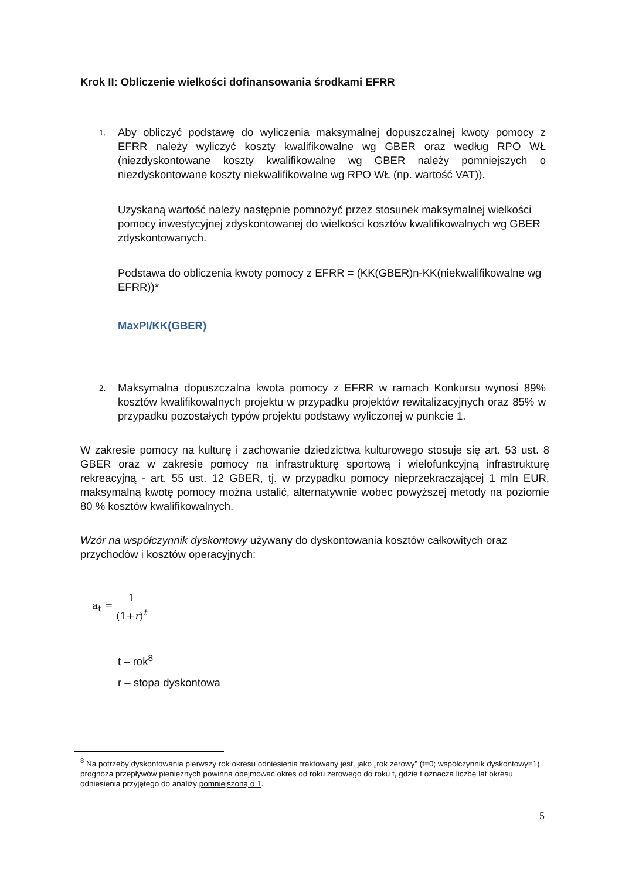Krok II: Obliczenie wielkości dofinansowania środkami EFRR
1.
Aby obliczyć podstawę do wyliczenia maksymalnej dopuszczalnej kwoty pomocy z EFRR należy wyliczyć koszty kwalifikowalne wg GBER oraz według RPO WŁ (niezdyskontowane koszty kwalifikowalne wg GBER należy pomniejszych o niezdyskontowane koszty niekwalifikowalne wg RPO WŁ (np. wartość VAT)).
Uzyskaną wartość należy następnie pomnożyć przez stosunek maksymalnej wielkości pomocy inwestycyjnej zdyskontowanej do wielkości kosztów kwalifikowalnych wg GBER zdyskontowanych.
Podstawa do obliczenia kwoty pomocy z EFRR = (KK(GBER)n-KK(niekwalifikowalne wg EFRR))*
MaxPI/KK(GBER)
2.
Maksymalna dopuszczalna kwota pomocy z EFRR w ramach Konkursu wynosi 89% kosztów kwalifikowalnych projektu w przypadku projektów rewitalizacyjnych oraz 85% w przypadku pozostałych typów projektu podstawy wyliczonej w punkcie 1.
W zakresie pomocy na kulturę i zachowanie dziedzictwa kulturowego stosuje się art. 53 ust. 8 GBER oraz w zakresie pomocy na infrastrukturę sportową i wielofunkcyjną infrastrukturę rekreacyjną - art. 55 ust. 12 GBER, tj. w przypadku pomocy nieprzekraczającej 1 mln EUR, maksymalną kwotę pomocy można ustalić, alternatywnie wobec powyższej metody na poziomie 80 % kosztów kwalifikowalnych.
Wzór na współczynnik dyskontowy używany do dyskontowania kosztów całkowitych oraz przychodów i kosztów operacyjnych:
a<sub>t</sub> = 1 (1+r)<sup>t</sup>
t – rok<sup>8</sup>
r – stopa dyskontowa
<sup>8</sup> Na potrzeby dyskontowania pierwszy rok okresu odniesienia traktowany jest, jako „rok zerowy” (t=0; współczynnik dyskontowy=1) prognoza przepływów pieniężnych powinna obejmować okres od roku zerowego do roku t, gdzie t oznacza liczbę lat okresu odniesienia przyjętego do analizy pomniejszoną o 1.
5